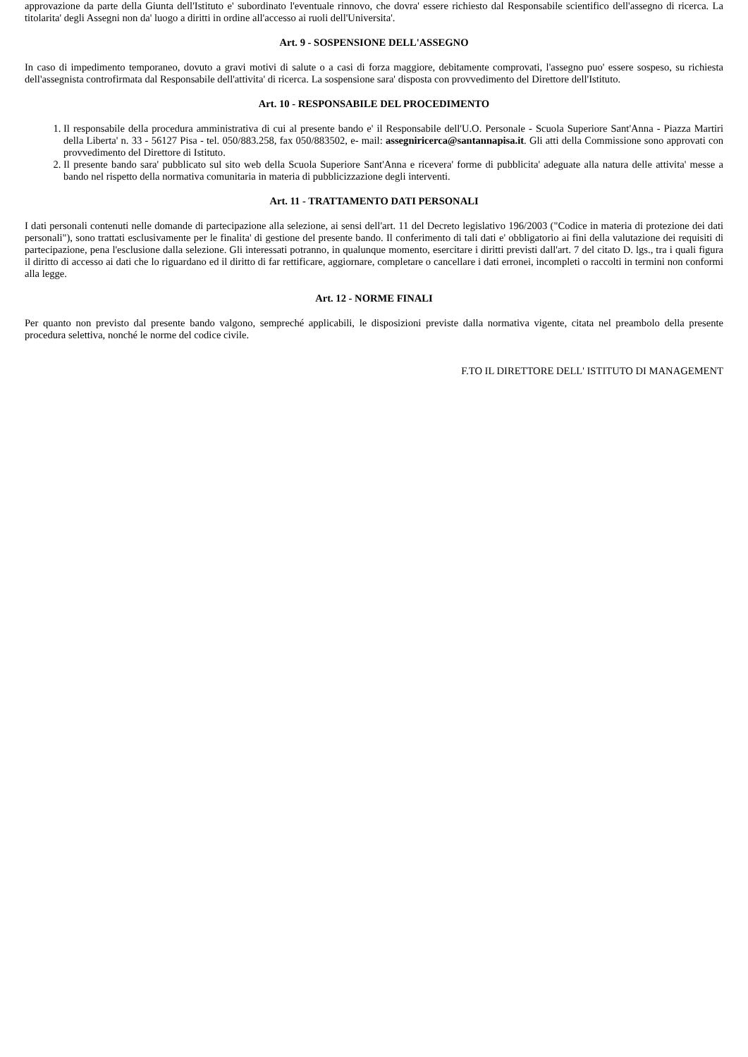approvazione da parte della Giunta dell'Istituto e' subordinato l'eventuale rinnovo, che dovra' essere richiesto dal Responsabile scientifico dell'assegno di ricerca. La titolarita' degli Assegni non da' luogo a diritti in ordine all'accesso ai ruoli dell'Universita'.
Art. 9 - SOSPENSIONE DELL'ASSEGNO
In caso di impedimento temporaneo, dovuto a gravi motivi di salute o a casi di forza maggiore, debitamente comprovati, l'assegno puo' essere sospeso, su richiesta dell'assegnista controfirmata dal Responsabile dell'attivita' di ricerca. La sospensione sara' disposta con provvedimento del Direttore dell'Istituto.
Art. 10 - RESPONSABILE DEL PROCEDIMENTO
1. Il responsabile della procedura amministrativa di cui al presente bando e' il Responsabile dell'U.O. Personale - Scuola Superiore Sant'Anna - Piazza Martiri della Liberta' n. 33 - 56127 Pisa - tel. 050/883.258, fax 050/883502, e- mail: assegniricerca@santannapisa.it. Gli atti della Commissione sono approvati con provvedimento del Direttore di Istituto.
2. Il presente bando sara' pubblicato sul sito web della Scuola Superiore Sant'Anna e ricevera' forme di pubblicita' adeguate alla natura delle attivita' messe a bando nel rispetto della normativa comunitaria in materia di pubblicizzazione degli interventi.
Art. 11 - TRATTAMENTO DATI PERSONALI
I dati personali contenuti nelle domande di partecipazione alla selezione, ai sensi dell'art. 11 del Decreto legislativo 196/2003 ("Codice in materia di protezione dei dati personali"), sono trattati esclusivamente per le finalita' di gestione del presente bando. Il conferimento di tali dati e' obbligatorio ai fini della valutazione dei requisiti di partecipazione, pena l'esclusione dalla selezione. Gli interessati potranno, in qualunque momento, esercitare i diritti previsti dall'art. 7 del citato D. lgs., tra i quali figura il diritto di accesso ai dati che lo riguardano ed il diritto di far rettificare, aggiornare, completare o cancellare i dati erronei, incompleti o raccolti in termini non conformi alla legge.
Art. 12 - NORME FINALI
Per quanto non previsto dal presente bando valgono, sempreché applicabili, le disposizioni previste dalla normativa vigente, citata nel preambolo della presente procedura selettiva, nonché le norme del codice civile.
F.TO IL DIRETTORE DELL' ISTITUTO DI MANAGEMENT